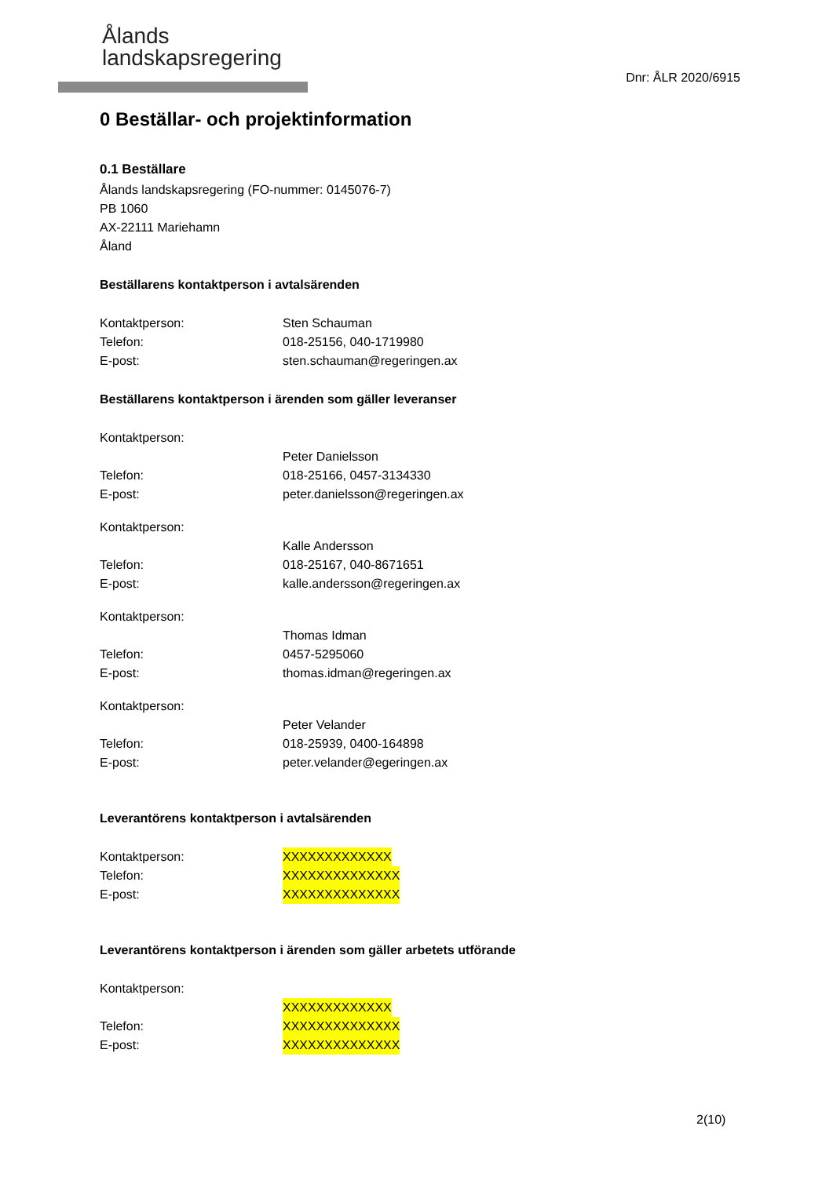Ålands
landskapsregering
Dnr: ÅLR 2020/6915
0 Beställar- och projektinformation
0.1 Beställare
Ålands landskapsregering (FO-nummer: 0145076-7)
PB 1060
AX-22111 Mariehamn
Åland
Beställarens kontaktperson i avtalsärenden
Kontaktperson: Sten Schauman
Telefon: 018-25156, 040-1719980
E-post: sten.schauman@regeringen.ax
Beställarens kontaktperson i ärenden som gäller leveranser
Kontaktperson:
Peter Danielsson
Telefon: 018-25166, 0457-3134330
E-post: peter.danielsson@regeringen.ax
Kontaktperson:
Kalle Andersson
Telefon: 018-25167, 040-8671651
E-post: kalle.andersson@regeringen.ax
Kontaktperson:
Thomas Idman
Telefon: 0457-5295060
E-post: thomas.idman@regeringen.ax
Kontaktperson:
Peter Velander
Telefon: 018-25939, 0400-164898
E-post: peter.velander@egeringen.ax
Leverantörens kontaktperson i avtalsärenden
Kontaktperson: XXXXXXXXXXXXX
Telefon: XXXXXXXXXXXXXX
E-post: XXXXXXXXXXXXXX
Leverantörens kontaktperson i ärenden som gäller arbetets utförande
Kontaktperson:
XXXXXXXXXXXXX
Telefon: XXXXXXXXXXXXXX
E-post: XXXXXXXXXXXXXX
2(10)